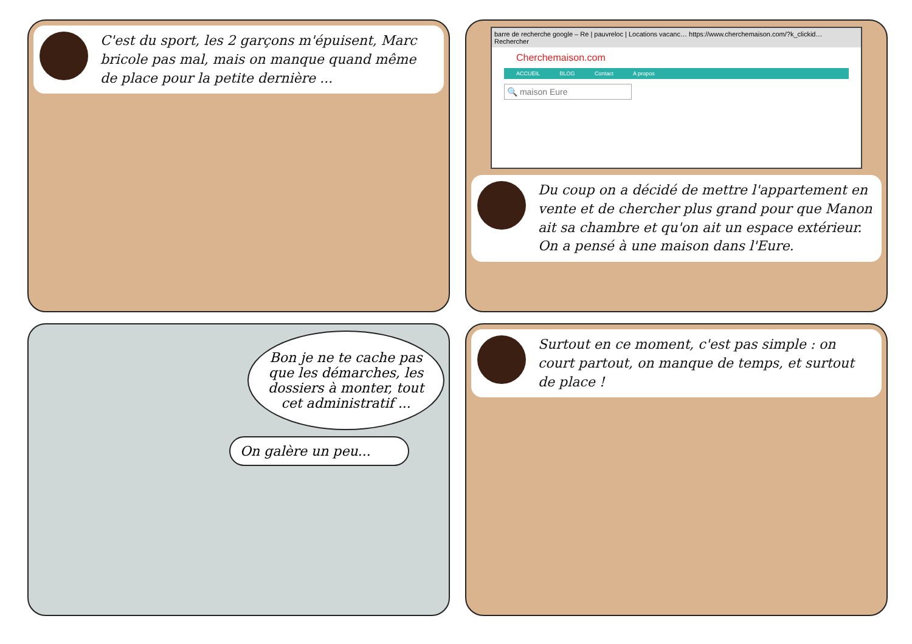C'est du sport, les 2 garçons m'épuisent, Marc bricole pas mal, mais on manque quand même de place pour la petite dernière ...
barre de recherche google – Re | pauvreloc | Locations vacanc… https://www.cherchemaison.com/?k_clickid… Rechercher
Cherchemaison.com
ACCUEIL BLOG Contact A propos
🔍 maison Eure
Du coup on a décidé de mettre l'appartement en vente et de chercher plus grand pour que Manon ait sa chambre et qu'on ait un espace extérieur. On a pensé à une maison dans l'Eure.
Bon je ne te cache pas que les démarches, les dossiers à monter, tout cet administratif ...
On galère un peu...
Surtout en ce moment, c'est pas simple : on court partout, on manque de temps, et surtout de place !